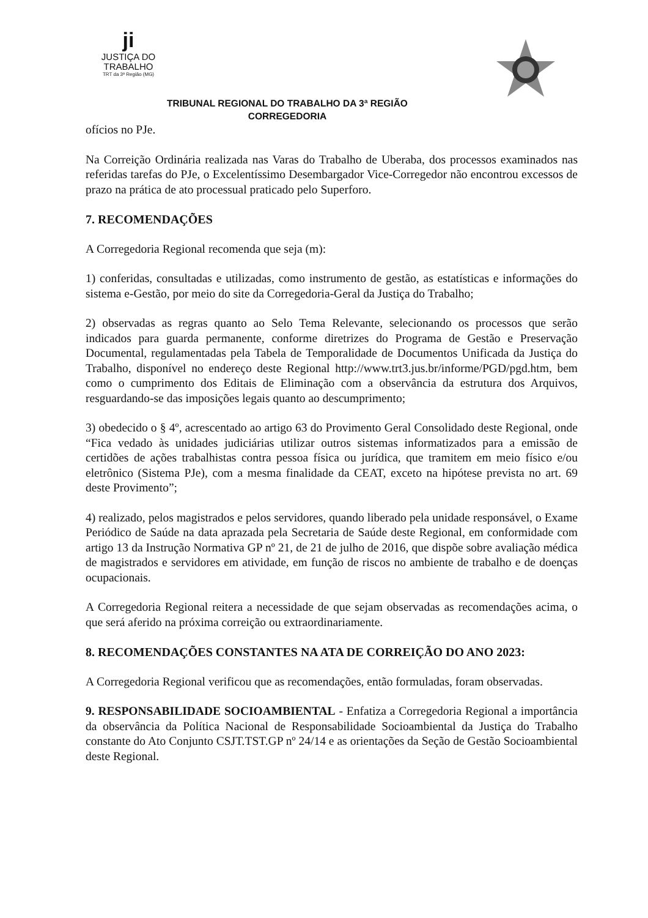ji
JUSTIÇA DO TRABALHO
TRT da 3ª Região (MG)
TRIBUNAL REGIONAL DO TRABALHO DA 3ª REGIÃO
CORREGEDORIA
ofícios no PJe.
Na Correição Ordinária realizada nas Varas do Trabalho de Uberaba, dos processos examinados nas referidas tarefas do PJe, o Excelentíssimo Desembargador Vice-Corregedor não encontrou excessos de prazo na prática de ato processual praticado pelo Superforo.
7. RECOMENDAÇÕES
A Corregedoria Regional recomenda que seja (m):
1) conferidas, consultadas e utilizadas, como instrumento de gestão, as estatísticas e informações do sistema e-Gestão, por meio do site da Corregedoria-Geral da Justiça do Trabalho;
2) observadas as regras quanto ao Selo Tema Relevante, selecionando os processos que serão indicados para guarda permanente, conforme diretrizes do Programa de Gestão e Preservação Documental, regulamentadas pela Tabela de Temporalidade de Documentos Unificada da Justiça do Trabalho, disponível no endereço deste Regional http://www.trt3.jus.br/informe/PGD/pgd.htm, bem como o cumprimento dos Editais de Eliminação com a observância da estrutura dos Arquivos, resguardando-se das imposições legais quanto ao descumprimento;
3) obedecido o § 4º, acrescentado ao artigo 63 do Provimento Geral Consolidado deste Regional, onde “Fica vedado às unidades judiciárias utilizar outros sistemas informatizados para a emissão de certidões de ações trabalhistas contra pessoa física ou jurídica, que tramitem em meio físico e/ou eletrônico (Sistema PJe), com a mesma finalidade da CEAT, exceto na hipótese prevista no art. 69 deste Provimento”;
4) realizado, pelos magistrados e pelos servidores, quando liberado pela unidade responsável, o Exame Periódico de Saúde na data aprazada pela Secretaria de Saúde deste Regional, em conformidade com artigo 13 da Instrução Normativa GP nº 21, de 21 de julho de 2016, que dispõe sobre avaliação médica de magistrados e servidores em atividade, em função de riscos no ambiente de trabalho e de doenças ocupacionais.
A Corregedoria Regional reitera a necessidade de que sejam observadas as recomendações acima, o que será aferido na próxima correição ou extraordinariamente.
8. RECOMENDAÇÕES CONSTANTES NA ATA DE CORREIÇÃO DO ANO 2023:
A Corregedoria Regional verificou que as recomendações, então formuladas, foram observadas.
9. RESPONSABILIDADE SOCIOAMBIENTAL - Enfatiza a Corregedoria Regional a importância da observância da Política Nacional de Responsabilidade Socioambiental da Justiça do Trabalho constante do Ato Conjunto CSJT.TST.GP nº 24/14 e as orientações da Seção de Gestão Socioambiental deste Regional.